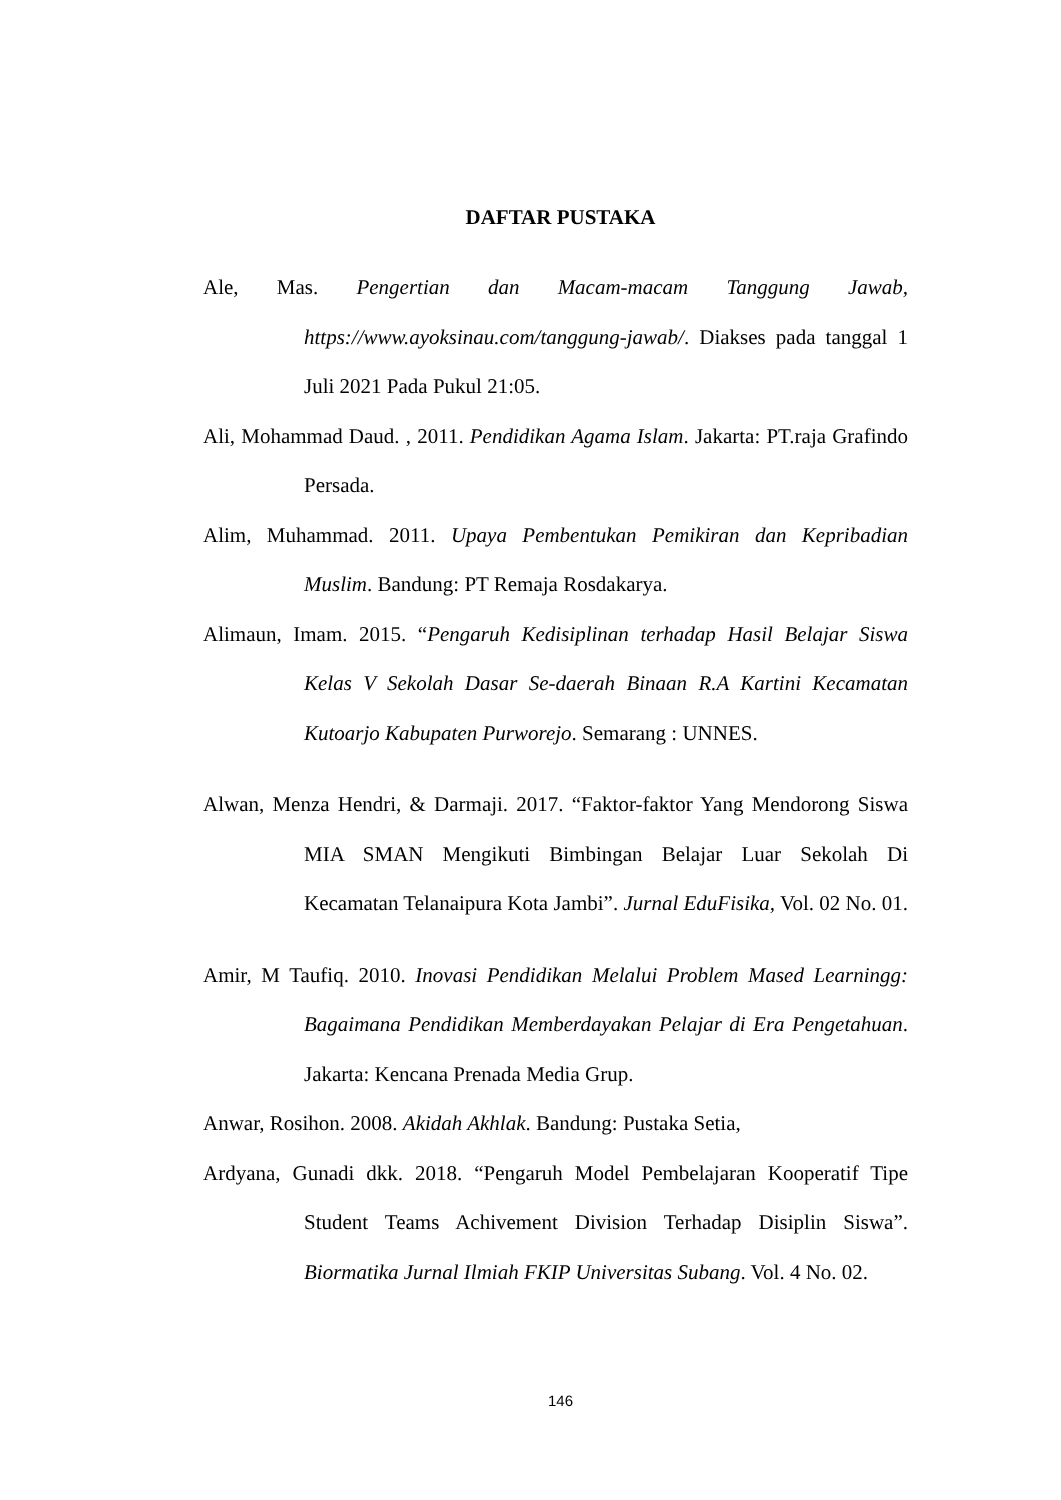DAFTAR PUSTAKA
Ale, Mas. Pengertian dan Macam-macam Tanggung Jawab, https://www.ayoksinau.com/tanggung-jawab/. Diakses pada tanggal 1 Juli 2021 Pada Pukul 21:05.
Ali, Mohammad Daud. , 2011. Pendidikan Agama Islam. Jakarta: PT.raja Grafindo Persada.
Alim, Muhammad. 2011. Upaya Pembentukan Pemikiran dan Kepribadian Muslim. Bandung: PT Remaja Rosdakarya.
Alimaun, Imam. 2015. “Pengaruh Kedisiplinan terhadap Hasil Belajar Siswa Kelas V Sekolah Dasar Se-daerah Binaan R.A Kartini Kecamatan Kutoarjo Kabupaten Purworejo. Semarang : UNNES.
Alwan, Menza Hendri, & Darmaji. 2017. “Faktor-faktor Yang Mendorong Siswa MIA SMAN Mengikuti Bimbingan Belajar Luar Sekolah Di Kecamatan Telanaipura Kota Jambi”. Jurnal EduFisika, Vol. 02 No. 01.
Amir, M Taufiq. 2010. Inovasi Pendidikan Melalui Problem Mased Learningg: Bagaimana Pendidikan Memberdayakan Pelajar di Era Pengetahuan. Jakarta: Kencana Prenada Media Grup.
Anwar, Rosihon. 2008. Akidah Akhlak. Bandung: Pustaka Setia,
Ardyana, Gunadi dkk. 2018. “Pengaruh Model Pembelajaran Kooperatif Tipe Student Teams Achivement Division Terhadap Disiplin Siswa”. Biormatika Jurnal Ilmiah FKIP Universitas Subang. Vol. 4 No. 02.
146